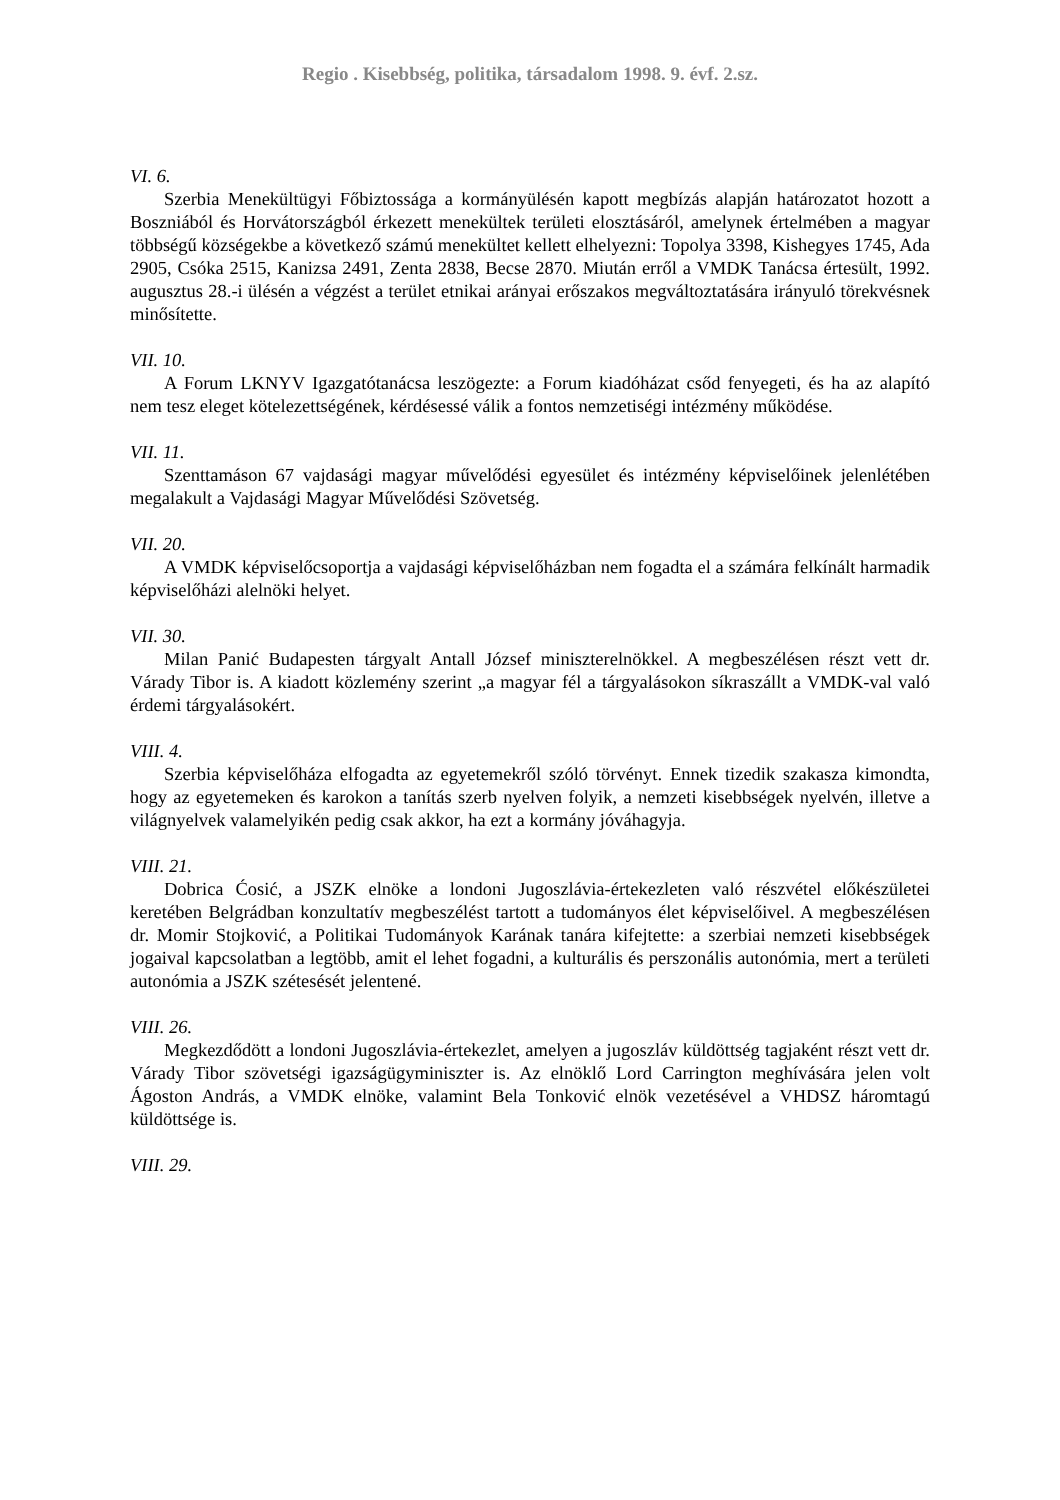Regio . Kisebbség, politika, társadalom 1998. 9. évf. 2.sz.
VI. 6.
Szerbia Menekültügyi Főbiztossága a kormányülésén kapott megbízás alapján határozatot hozott a Boszniából és Horvátországból érkezett menekültek területi elosztásáról, amelynek értelmében a magyar többségű községekbe a következő számú menekültet kellett elhelyezni: Topolya 3398, Kishegyes 1745, Ada 2905, Csóka 2515, Kanizsa 2491, Zenta 2838, Becse 2870. Miután erről a VMDK Tanácsa értesült, 1992. augusztus 28.-i ülésén a végzést a terület etnikai arányai erőszakos megváltoztatására irányuló törekvésnek minősítette.
VII. 10.
A Forum LKNYV Igazgatótanácsa leszögezte: a Forum kiadóházat csőd fenyegeti, és ha az alapító nem tesz eleget kötelezettségének, kérdésessé válik a fontos nemzetiségi intézmény működése.
VII. 11.
Szenttamáson 67 vajdasági magyar művelődési egyesület és intézmény képviselőinek jelenlétében megalakult a Vajdasági Magyar Művelődési Szövetség.
VII. 20.
A VMDK képviselőcsoportja a vajdasági képviselőházban nem fogadta el a számára felkínált harmadik képviselőházi alelnöki helyet.
VII. 30.
Milan Panić Budapesten tárgyalt Antall József miniszterelnökkel. A megbeszélésen részt vett dr. Várady Tibor is. A kiadott közlemény szerint „a magyar fél a tárgyalásokon síkraszállt a VMDK-val való érdemi tárgyalásokért.
VIII. 4.
Szerbia képviselőháza elfogadta az egyetemekről szóló törvényt. Ennek tizedik szakasza kimondta, hogy az egyetemeken és karokon a tanítás szerb nyelven folyik, a nemzeti kisebbségek nyelvén, illetve a világnyelvek valamelyikén pedig csak akkor, ha ezt a kormány jóváhagyja.
VIII. 21.
Dobrica Ćosić, a JSZK elnöke a londoni Jugoszlávia-értekezleten való részvétel előkészületei keretében Belgrádban konzultatív megbeszélést tartott a tudományos élet képviselőivel. A megbeszélésen dr. Momir Stojković, a Politikai Tudományok Karának tanára kifejtette: a szerbiai nemzeti kisebbségek jogaival kapcsolatban a legtöbb, amit el lehet fogadni, a kulturális és perszonális autonómia, mert a területi autonómia a JSZK szétesését jelentené.
VIII. 26.
Megkezdődött a londoni Jugoszlávia-értekezlet, amelyen a jugoszláv küldöttség tagjaként részt vett dr. Várady Tibor szövetségi igazságügyminiszter is. Az elnöklő Lord Carrington meghívására jelen volt Ágoston András, a VMDK elnöke, valamint Bela Tonković elnök vezetésével a VHDSZ háromtagú küldöttsége is.
VIII. 29.